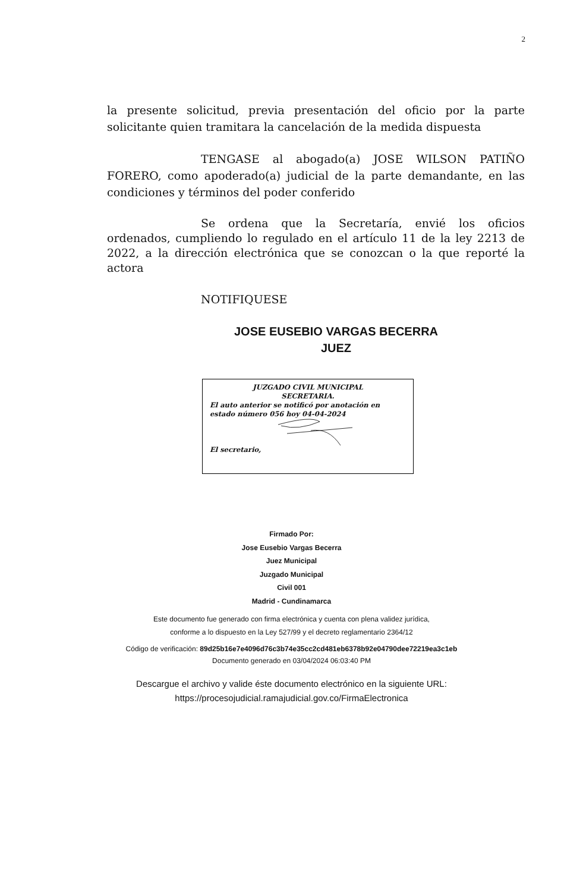2
la presente solicitud, previa presentación del oficio por la parte solicitante quien tramitara la cancelación de la medida dispuesta
TENGASE al abogado(a) JOSE WILSON PATIÑO FORERO, como apoderado(a) judicial de la parte demandante, en las condiciones y términos del poder conferido
Se ordena que la Secretaría, envié los oficios ordenados, cumpliendo lo regulado en el artículo 11 de la ley 2213 de 2022, a la dirección electrónica que se conozcan o la que reporté la actora
NOTIFIQUESE
JOSE EUSEBIO VARGAS BECERRA
JUEZ
JUZGADO CIVIL MUNICIPAL
SECRETARIA.
El auto anterior se notificó por anotación en estado número 056 hoy 04-04-2024 El secretario,
Firmado Por:
Jose Eusebio Vargas Becerra
Juez Municipal
Juzgado Municipal
Civil 001
Madrid - Cundinamarca
Este documento fue generado con firma electrónica y cuenta con plena validez jurídica,
conforme a lo dispuesto en la Ley 527/99 y el decreto reglamentario 2364/12
Código de verificación: 89d25b16e7e4096d76c3b74e35cc2cd481eb6378b92e04790dee72219ea3c1eb
Documento generado en 03/04/2024 06:03:40 PM
Descargue el archivo y valide éste documento electrónico en la siguiente URL:
https://procesojudicial.ramajudicial.gov.co/FirmaElectronica